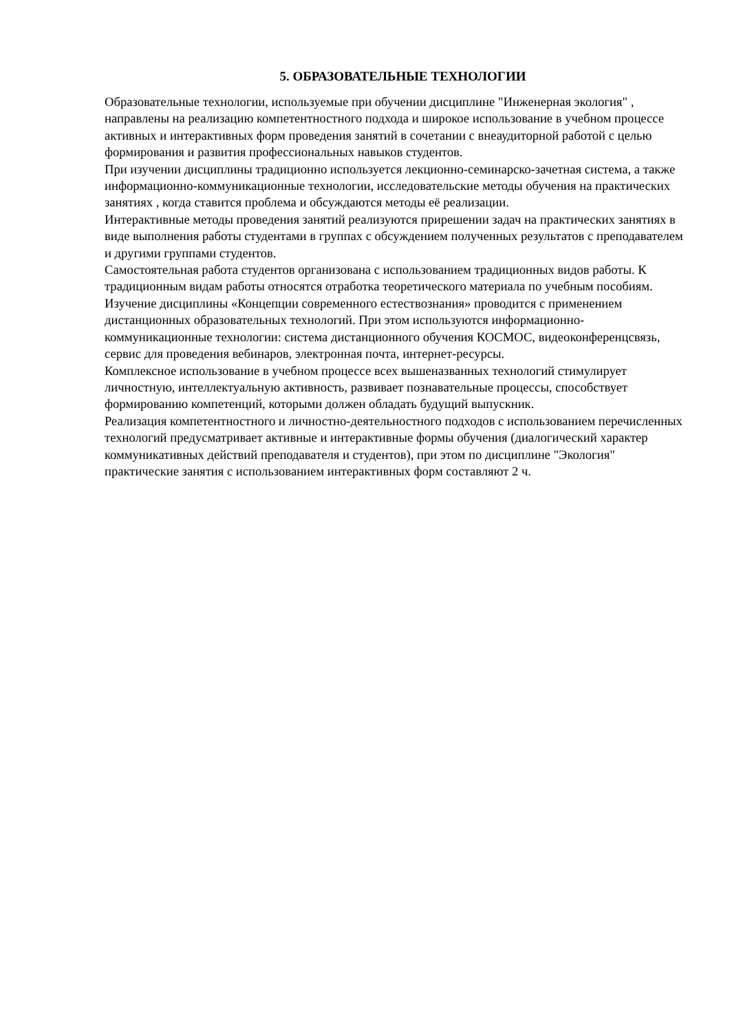5. ОБРАЗОВАТЕЛЬНЫЕ ТЕХНОЛОГИИ
Образовательные технологии, используемые при обучении дисциплине "Инженерная экология" , направлены на реализацию компетентностного подхода и широкое использование в учебном процессе активных и интерактивных форм проведения занятий в сочетании с внеаудиторной работой с целью формирования и развития профессиональных навыков студентов.
При изучении дисциплины традиционно используется лекционно-семинарско-зачетная система, а также информационно-коммуникационные технологии, исследовательские методы обучения на практических занятиях , когда ставится проблема и обсуждаются методы её реализации.
Интерактивные методы проведения занятий реализуются прирешении задач на практических занятиях в виде выполнения работы студентами в группах с обсуждением полученных результатов с преподавателем и другими группами студентов.
Самостоятельная работа студентов организована с использованием традиционных видов работы. К традиционным видам работы относятся отработка теоретического материала по учебным пособиям.
Изучение дисциплины «Концепции современного естествознания» проводится с применением дистанционных образовательных технологий. При этом используются информационно-коммуникационные технологии: система дистанционного обучения КОСМОС, видеоконференцсвязь, сервис для проведения вебинаров, электронная почта, интернет-ресурсы.
Комплексное использование в учебном процессе всех вышеназванных технологий стимулирует личностную, интеллектуальную активность, развивает познавательные процессы, способствует формированию компетенций, которыми должен обладать будущий выпускник.
Реализация компетентностного и личностно-деятельностного подходов с использованием перечисленных технологий предусматривает активные и интерактивные формы обучения (диалогический характер коммуникативных действий преподавателя и студентов), при этом по дисциплине "Экология" практические занятия с использованием интерактивных форм составляют 2 ч.